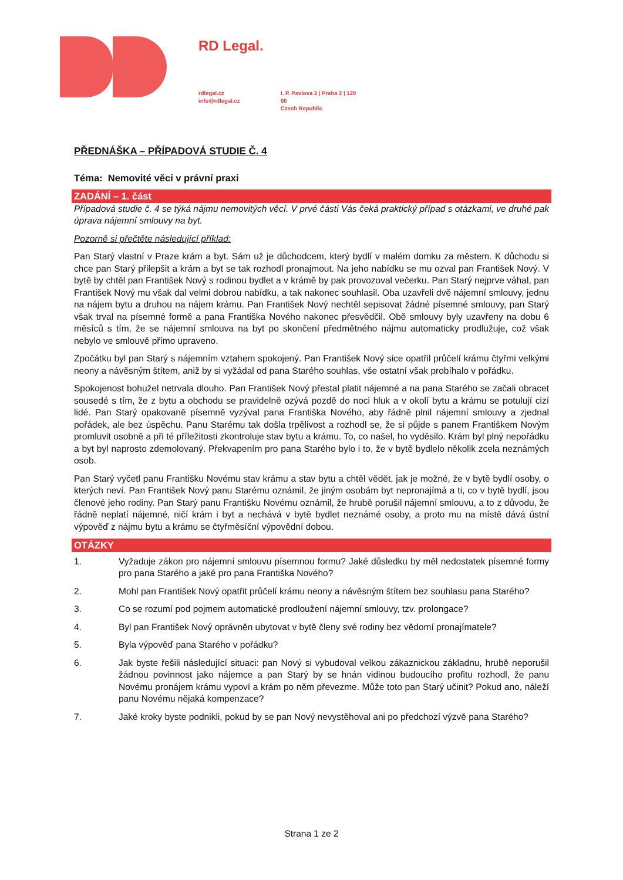RD Legal.
rdlegal.cz
info@rdlegal.cz
I. P. Pavlova 3 | Praha 2 | 120 00
Czech Republic
PŘEDNÁŠKA – PŘÍPADOVÁ STUDIE Č. 4
Téma: Nemovité věci v právní praxi
ZADÁNÍ – 1. část
Případová studie č. 4 se týká nájmu nemovitých věcí. V prvé části Vás čeká praktický případ s otázkami, ve druhé pak úprava nájemní smlouvy na byt.
Pozorně si přečtěte následující příklad:
Pan Starý vlastní v Praze krám a byt. Sám už je důchodcem, který bydlí v malém domku za městem. K důchodu si chce pan Starý přilepšit a krám a byt se tak rozhodl pronajmout. Na jeho nabídku se mu ozval pan František Nový. V bytě by chtěl pan František Nový s rodinou bydlet a v krámě by pak provozoval večerku. Pan Starý nejprve váhal, pan František Nový mu však dal velmi dobrou nabídku, a tak nakonec souhlasil. Oba uzavřeli dvě nájemní smlouvy, jednu na nájem bytu a druhou na nájem krámu. Pan František Nový nechtěl sepisovat žádné písemné smlouvy, pan Starý však trval na písemné formě a pana Františka Nového nakonec přesvědčil. Obě smlouvy byly uzavřeny na dobu 6 měsíců s tím, že se nájemní smlouva na byt po skončení předmětného nájmu automaticky prodlužuje, což však nebylo ve smlouvě přímo upraveno.
Zpočátku byl pan Starý s nájemním vztahem spokojený. Pan František Nový sice opatřil průčelí krámu čtyřmi velkými neony a návěsným štítem, aniž by si vyžádal od pana Starého souhlas, vše ostatní však probíhalo v pořádku.
Spokojenost bohužel netrvala dlouho. Pan František Nový přestal platit nájemné a na pana Starého se začali obracet sousedé s tím, že z bytu a obchodu se pravidelně ozývá pozdě do noci hluk a v okolí bytu a krámu se potulují cizí lidé. Pan Starý opakovaně písemně vyzýval pana Františka Nového, aby řádně plnil nájemní smlouvy a zjednal pořádek, ale bez úspěchu. Panu Starému tak došla trpělivost a rozhodl se, že si půjde s panem Františkem Novým promluvit osobně a při té příležitosti zkontroluje stav bytu a krámu. To, co našel, ho vyděsilo. Krám byl plný nepořádku a byt byl naprosto zdemolovaný. Překvapením pro pana Starého bylo i to, že v bytě bydlelo několik zcela neznámých osob.
Pan Starý vyčetl panu Františku Novému stav krámu a stav bytu a chtěl vědět, jak je možné, že v bytě bydlí osoby, o kterých neví. Pan František Nový panu Starému oznámil, že jiným osobám byt nepronajímá a ti, co v bytě bydlí, jsou členové jeho rodiny. Pan Starý panu Františku Novému oznámil, že hrubě porušil nájemní smlouvu, a to z důvodu, že řádně neplatí nájemné, ničí krám i byt a nechává v bytě bydlet neznámé osoby, a proto mu na místě dává ústní výpověď z nájmu bytu a krámu se čtyřměsíční výpovědní dobou.
OTÁZKY
1. Vyžaduje zákon pro nájemní smlouvu písemnou formu? Jaké důsledku by měl nedostatek písemné formy pro pana Starého a jaké pro pana Františka Nového?
2. Mohl pan František Nový opatřit průčelí krámu neony a návěsným štítem bez souhlasu pana Starého?
3. Co se rozumí pod pojmem automatické prodloužení nájemní smlouvy, tzv. prolongace?
4. Byl pan František Nový oprávněn ubytovat v bytě členy své rodiny bez vědomí pronajímatele?
5. Byla výpověď pana Starého v pořádku?
6. Jak byste řešili následující situaci: pan Nový si vybudoval velkou zákaznickou základnu, hrubě neporušil žádnou povinnost jako nájemce a pan Starý by se hnán vidinou budoucího profitu rozhodl, že panu Novému pronájem krámu vypoví a krám po něm převezme. Může toto pan Starý učinit? Pokud ano, náleží panu Novému nějaká kompenzace?
7. Jaké kroky byste podnikli, pokud by se pan Nový nevystěhoval ani po předchozí výzvě pana Starého?
Strana 1 ze 2